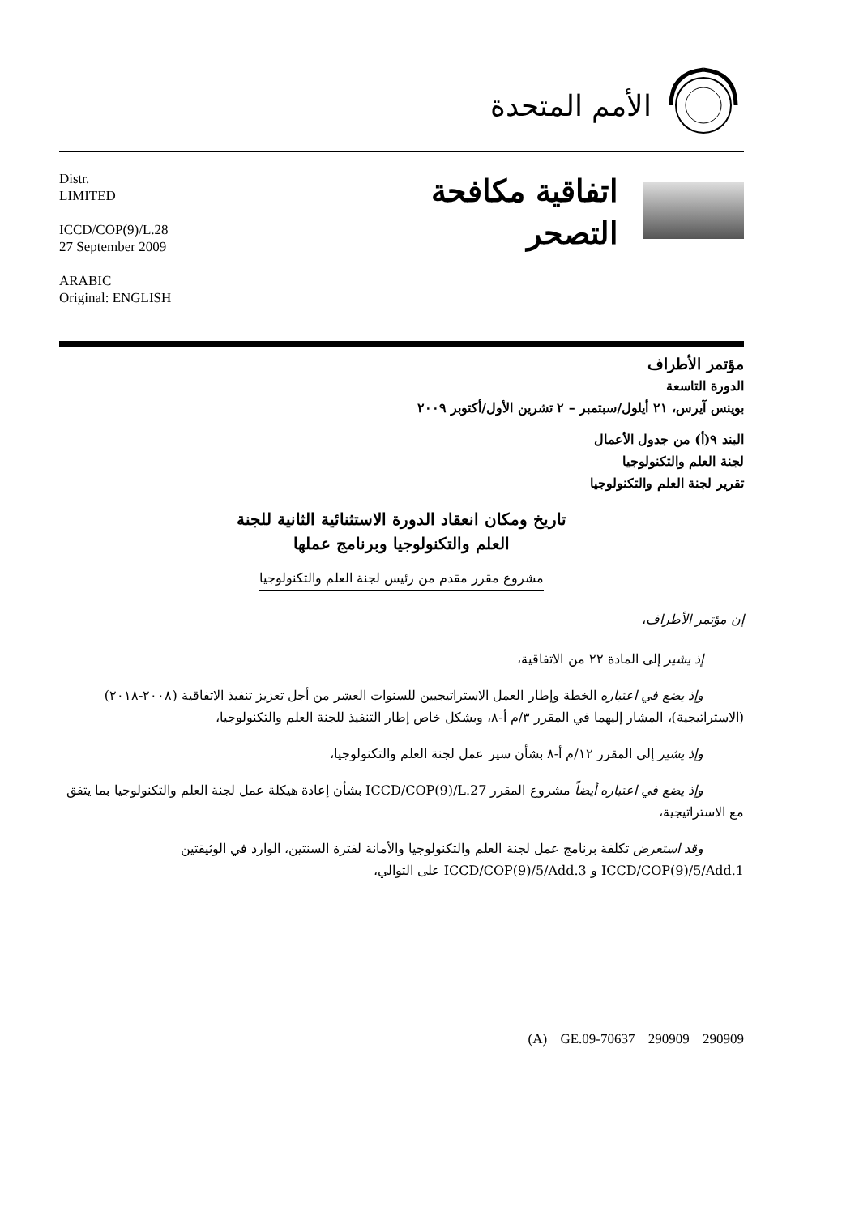الأمم المتحدة
Distr.
LIMITED
ICCD/COP(9)/L.28
27 September 2009
ARABIC
Original: ENGLISH
اتفاقية مكافحة
التصحر
مؤتمر الأطراف
الدورة التاسعة
بوينس آيرس، ٢١ أيلول/سبتمبر – ٢ تشرين الأول/أكتوبر ٢٠٠٩
البند ٩(أ) من جدول الأعمال
لجنة العلم والتكنولوجيا
تقرير لجنة العلم والتكنولوجيا
تاريخ ومكان انعقاد الدورة الاستثنائية الثانية للجنة
العلم والتكنولوجيا وبرنامج عملها
مشروع مقرر مقدم من رئيس لجنة العلم والتكنولوجيا
إن مؤتمر الأطراف،
إذ يشير إلى المادة ٢٢ من الاتفاقية،
وإذ يضع في اعتباره الخطة وإطار العمل الاستراتيجيين للسنوات العشر من أجل تعزيز تنفيذ الاتفاقية (٢٠٠٨-٢٠١٨) (الاستراتيجية)، المشار إليهما في المقرر ٣/م أ-٨، وبشكل خاص إطار التنفيذ للجنة العلم والتكنولوجيا،
وإذ يشير إلى المقرر ١٢/م أ-٨ بشأن سير عمل لجنة العلم والتكنولوجيا،
وإذ يضع في اعتباره أيضاً مشروع المقرر ICCD/COP(9)/L.27 بشأن إعادة هيكلة عمل لجنة العلم والتكنولوجيا بما يتفق مع الاستراتيجية،
وقد استعرض تكلفة برنامج عمل لجنة العلم والتكنولوجيا والأمانة لفترة السنتين، الوارد في الوثيقتين ICCD/COP(9)/5/Add.1 و ICCD/COP(9)/5/Add.3 على التوالي،
(A) GE.09-70637 290909 290909